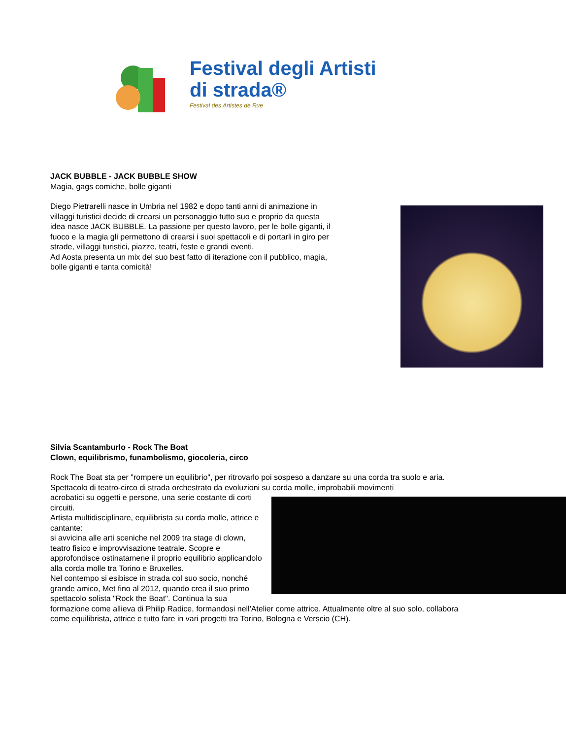Festival degli Artisti
di strada®
Festival des Artistes de Rue
JACK BUBBLE - JACK BUBBLE SHOW
Magia, gags comiche, bolle giganti
Diego Pietrarelli nasce in Umbria nel 1982 e dopo tanti anni di animazione in villaggi turistici decide di crearsi un personaggio tutto suo e proprio da questa idea nasce JACK BUBBLE. La passione per questo lavoro, per le bolle giganti, il fuoco e la magia gli permettono di crearsi i suoi spettacoli e di portarli in giro per strade, villaggi turistici, piazze, teatri, feste e grandi eventi.
Ad Aosta presenta un mix del suo best fatto di iterazione con il pubblico, magia, bolle giganti e tanta comicità!
Silvia Scantamburlo - Rock The Boat
Clown, equilibrismo, funambolismo, giocoleria, circo
Rock The Boat sta per "rompere un equilibrio", per ritrovarlo poi sospeso a danzare su una corda tra suolo e aria. Spettacolo di teatro-circo di strada orchestrato da evoluzioni su corda molle, improbabili movimenti
acrobatici su oggetti e persone, una serie costante di corti circuiti.
Artista multidisciplinare, equilibrista su corda molle, attrice e cantante:
si avvicina alle arti sceniche nel 2009 tra stage di clown, teatro fisico e improvvisazione teatrale. Scopre e approfondisce ostinatamene il proprio equilibrio applicandolo alla corda molle tra Torino e Bruxelles.
Nel contempo si esibisce in strada col suo socio, nonché grande amico, Met fino al 2012, quando crea il suo primo spettacolo solista "Rock the Boat". Continua la sua formazione come allieva di Philip Radice, formandosi nell'Atelier come attrice. Attualmente oltre al suo solo, collabora come equilibrista, attrice e tutto fare in vari progetti tra Torino, Bologna e Verscio (CH).